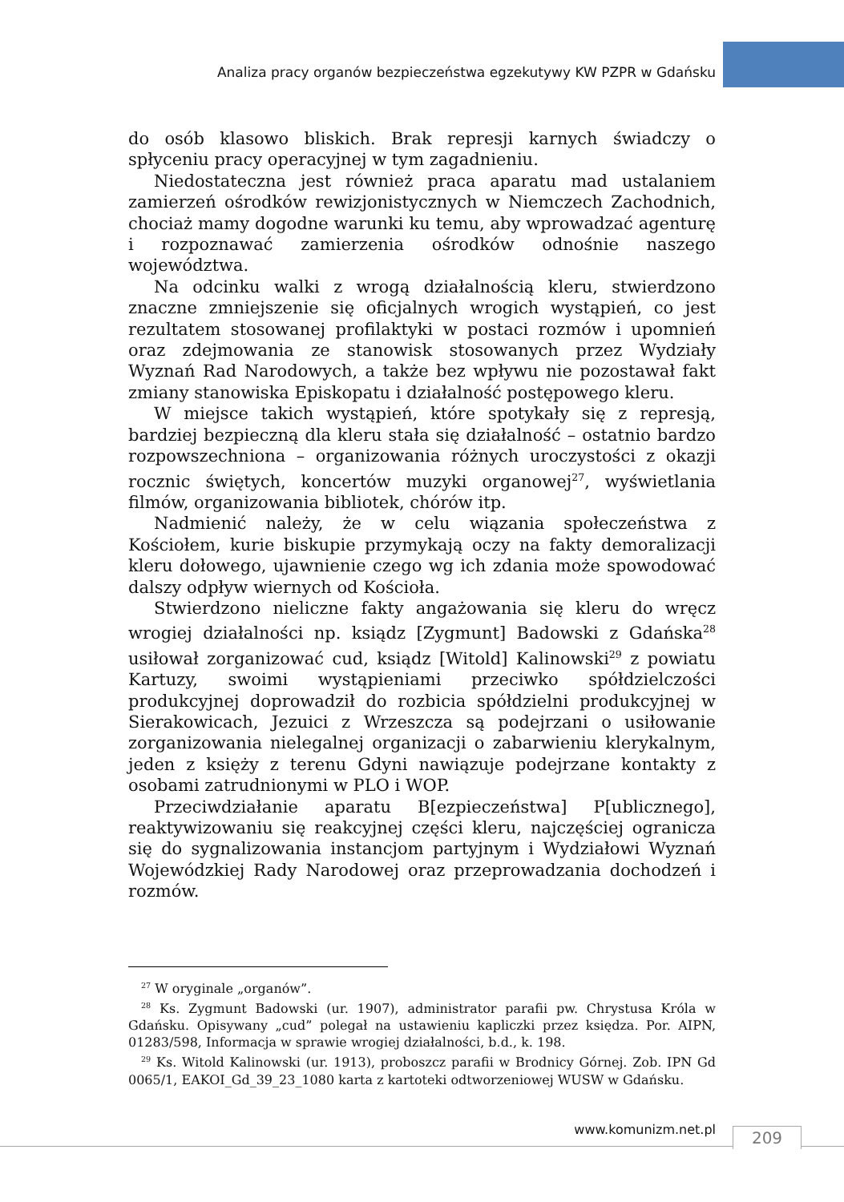Analiza pracy organów bezpieczeństwa egzekutywy KW PZPR w Gdańsku
do osób klasowo bliskich. Brak represji karnych świadczy o spłyceniu pracy operacyjnej w tym zagadnieniu.
Niedostateczna jest również praca aparatu mad ustalaniem zamierzeń ośrodków rewizjonistycznych w Niemczech Zachodnich, chociaż mamy dogodne warunki ku temu, aby wprowadzać agenturę i rozpoznawać zamierzenia ośrodków odnośnie naszego województwa.
Na odcinku walki z wrogą działalnością kleru, stwierdzono znaczne zmniejszenie się oficjalnych wrogich wystąpień, co jest rezultatem stosowanej profilaktyki w postaci rozmów i upomnień oraz zdejmowania ze stanowisk stosowanych przez Wydziały Wyznań Rad Narodowych, a także bez wpływu nie pozostawał fakt zmiany stanowiska Episkopatu i działalność postępowego kleru.
W miejsce takich wystąpień, które spotykały się z represją, bardziej bezpieczną dla kleru stała się działalność – ostatnio bardzo rozpowszechniona – organizowania różnych uroczystości z okazji rocznic świętych, koncertów muzyki organowej<sup>27</sup>, wyświetlania filmów, organizowania bibliotek, chórów itp.
Nadmienić należy, że w celu wiązania społeczeństwa z Kościołem, kurie biskupie przymykają oczy na fakty demoralizacji kleru dołowego, ujawnienie czego wg ich zdania może spowodować dalszy odpływ wiernych od Kościoła.
Stwierdzono nieliczne fakty angażowania się kleru do wręcz wrogiej działalności np. ksiądz [Zygmunt] Badowski z Gdańska<sup>28</sup> usiłował zorganizować cud, ksiądz [Witold] Kalinowski<sup>29</sup> z powiatu Kartuzy, swoimi wystąpieniami przeciwko spółdzielczości produkcyjnej doprowadził do rozbicia spółdzielni produkcyjnej w Sierakowicach, Jezuici z Wrzeszcza są podejrzani o usiłowanie zorganizowania nielegalnej organizacji o zabarwieniu klerykalnym, jeden z księży z terenu Gdyni nawiązuje podejrzane kontakty z osobami zatrudnionymi w PLO i WOP.
Przeciwdziałanie aparatu B[ezpieczeństwa] P[ublicznego], reaktywizowaniu się reakcyjnej części kleru, najczęściej ogranicza się do sygnalizowania instancjom partyjnym i Wydziałowi Wyznań Wojewódzkiej Rady Narodowej oraz przeprowadzania dochodzeń i rozmów.
<sup>27</sup> W oryginale „organów”.
<sup>28</sup> Ks. Zygmunt Badowski (ur. 1907), administrator parafii pw. Chrystusa Króla w Gdańsku. Opisywany „cud” polegał na ustawieniu kapliczki przez księdza. Por. AIPN, 01283/598, Informacja w sprawie wrogiej działalności, b.d., k. 198.
<sup>29</sup> Ks. Witold Kalinowski (ur. 1913), proboszcz parafii w Brodnicy Górnej. Zob. IPN Gd 0065/1, EAKOI_Gd_39_23_1080 karta z kartoteki odtworzeniowej WUSW w Gdańsku.
www.komunizm.net.pl 209